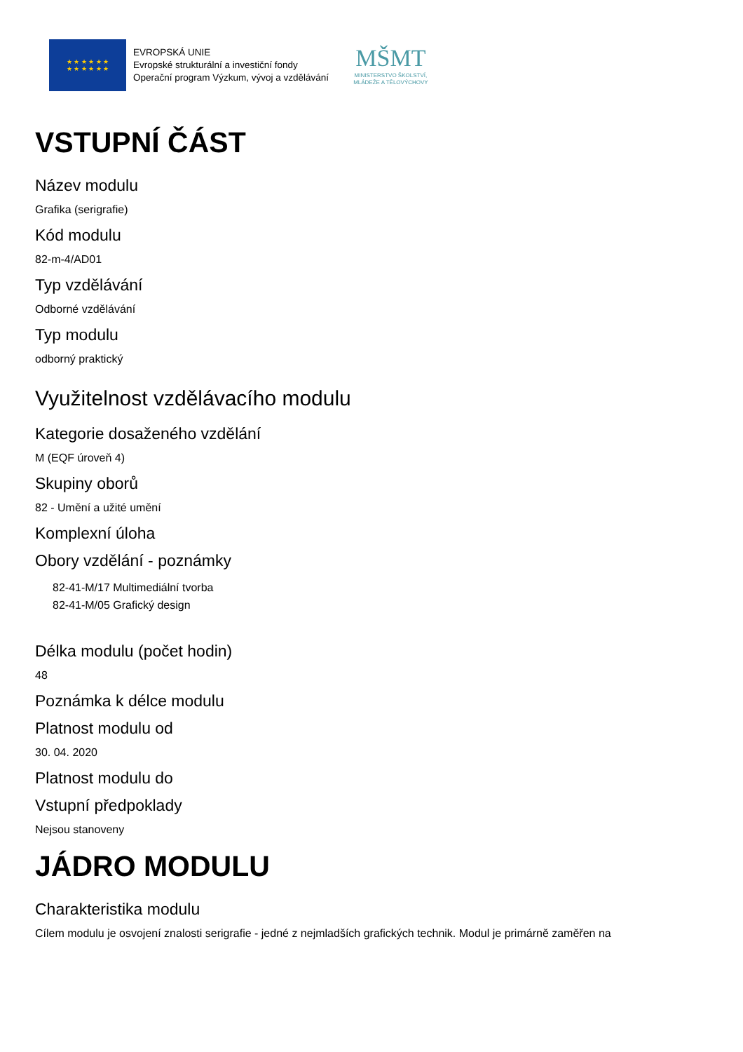★ ★ ★ ★ ★ ★
★ ★ ★ ★ ★ ★
EVROPSKÁ UNIE
Evropské strukturální a investiční fondy
Operační program Výzkum, vývoj a vzdělávání
MŠMT
MINISTERSTVO ŠKOLSTVÍ,
MLÁDEŽE A TĚLOVÝCHOVY
VSTUPNÍ ČÁST
Název modulu
Grafika (serigrafie)
Kód modulu
82-m-4/AD01
Typ vzdělávání
Odborné vzdělávání
Typ modulu
odborný praktický
Využitelnost vzdělávacího modulu
Kategorie dosaženého vzdělání
M (EQF úroveň 4)
Skupiny oborů
82 - Umění a užité umění
Komplexní úloha
Obory vzdělání - poznámky
82-41-M/17 Multimediální tvorba
82-41-M/05 Grafický design
Délka modulu (počet hodin)
48
Poznámka k délce modulu
Platnost modulu od
30. 04. 2020
Platnost modulu do
Vstupní předpoklady
Nejsou stanoveny
JÁDRO MODULU
Charakteristika modulu
Cílem modulu je osvojení znalosti serigrafie - jedné z nejmladších grafických technik. Modul je primárně zaměřen na